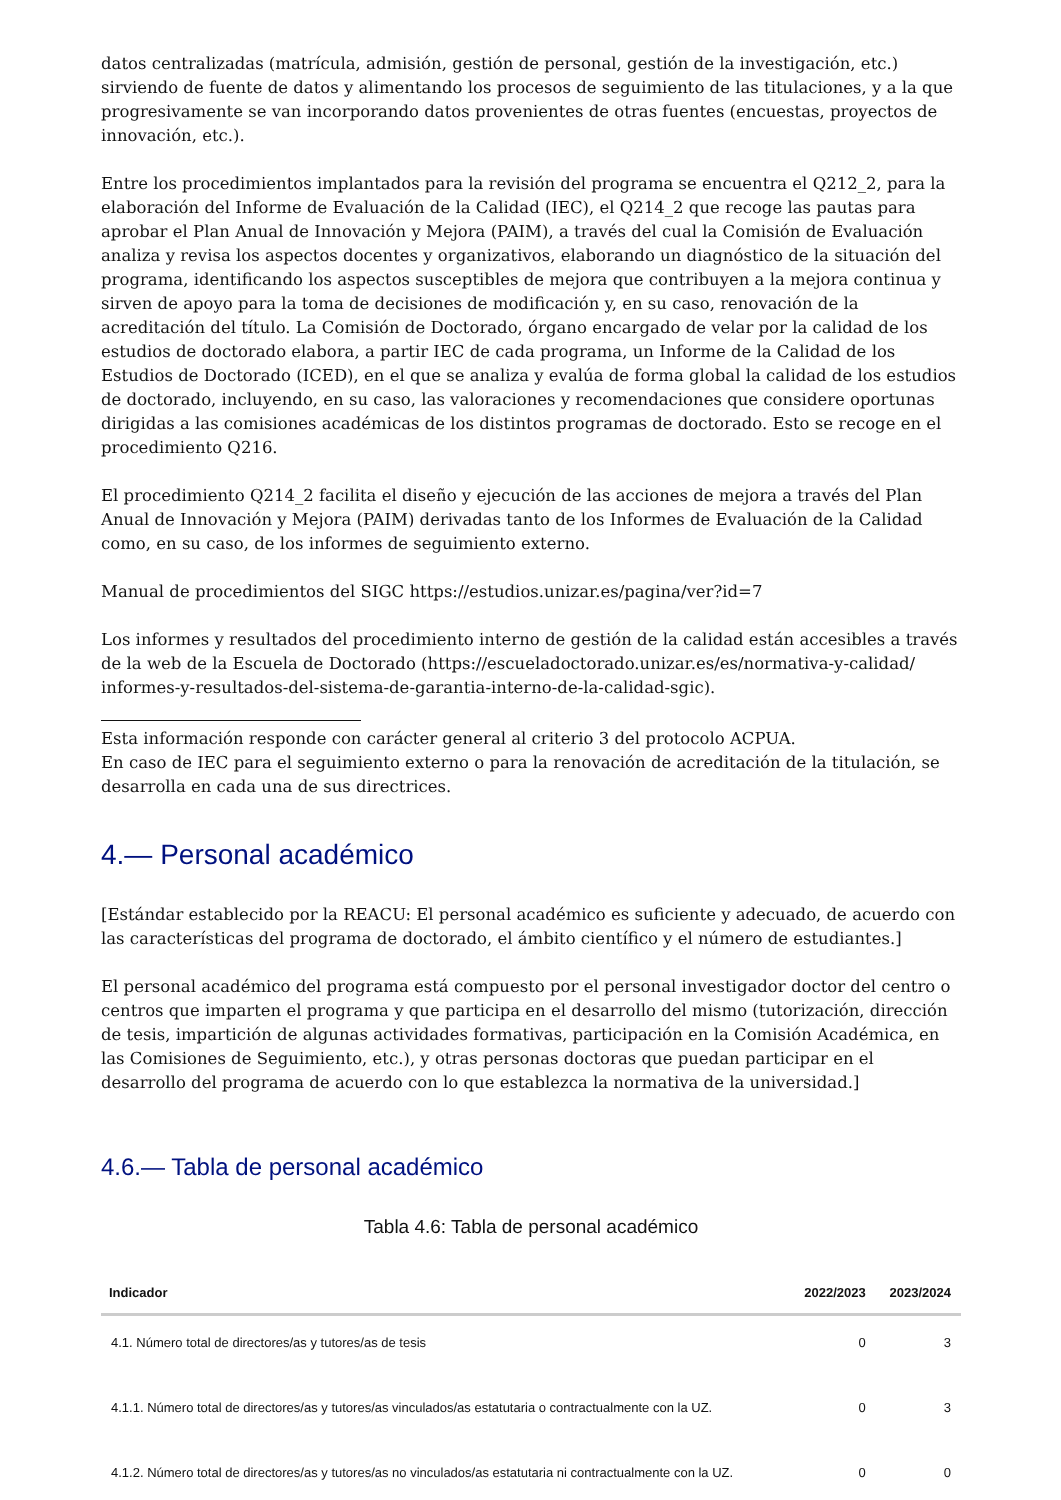datos centralizadas (matrícula, admisión, gestión de personal, gestión de la investigación, etc.) sirviendo de fuente de datos y alimentando los procesos de seguimiento de las titulaciones, y a la que progresivamente se van incorporando datos provenientes de otras fuentes (encuestas, proyectos de innovación, etc.).
Entre los procedimientos implantados para la revisión del programa se encuentra el Q212_2, para la elaboración del Informe de Evaluación de la Calidad (IEC), el Q214_2 que recoge las pautas para aprobar el Plan Anual de Innovación y Mejora (PAIM), a través del cual la Comisión de Evaluación analiza y revisa los aspectos docentes y organizativos, elaborando un diagnóstico de la situación del programa, identificando los aspectos susceptibles de mejora que contribuyen a la mejora continua y sirven de apoyo para la toma de decisiones de modificación y, en su caso, renovación de la acreditación del título. La Comisión de Doctorado, órgano encargado de velar por la calidad de los estudios de doctorado elabora, a partir IEC de cada programa, un Informe de la Calidad de los Estudios de Doctorado (ICED), en el que se analiza y evalúa de forma global la calidad de los estudios de doctorado, incluyendo, en su caso, las valoraciones y recomendaciones que considere oportunas dirigidas a las comisiones académicas de los distintos programas de doctorado. Esto se recoge en el procedimiento Q216.
El procedimiento Q214_2 facilita el diseño y ejecución de las acciones de mejora a través del Plan Anual de Innovación y Mejora (PAIM) derivadas tanto de los Informes de Evaluación de la Calidad como, en su caso, de los informes de seguimiento externo.
Manual de procedimientos del SIGC https://estudios.unizar.es/pagina/ver?id=7
Los informes y resultados del procedimiento interno de gestión de la calidad están accesibles a través de la web de la Escuela de Doctorado (https://escueladoctorado.unizar.es/es/normativa-y-calidad/ informes-y-resultados-del-sistema-de-garantia-interno-de-la-calidad-sgic).
Esta información responde con carácter general al criterio 3 del protocolo ACPUA.
En caso de IEC para el seguimiento externo o para la renovación de acreditación de la titulación, se desarrolla en cada una de sus directrices.
4.— Personal académico
[Estándar establecido por la REACU: El personal académico es suficiente y adecuado, de acuerdo con las características del programa de doctorado, el ámbito científico y el número de estudiantes.]
El personal académico del programa está compuesto por el personal investigador doctor del centro o centros que imparten el programa y que participa en el desarrollo del mismo (tutorización, dirección de tesis, impartición de algunas actividades formativas, participación en la Comisión Académica, en las Comisiones de Seguimiento, etc.), y otras personas doctoras que puedan participar en el desarrollo del programa de acuerdo con lo que establezca la normativa de la universidad.]
4.6.— Tabla de personal académico
Tabla 4.6: Tabla de personal académico
| Indicador | 2022/2023 | 2023/2024 |
| --- | --- | --- |
| 4.1. Número total de directores/as y tutores/as de tesis | 0 | 3 |
| 4.1.1. Número total de directores/as y tutores/as vinculados/as estatutaria o contractualmente con la UZ. | 0 | 3 |
| 4.1.2. Número total de directores/as y tutores/as no vinculados/as estatutaria ni contractualmente con la UZ. | 0 | 0 |